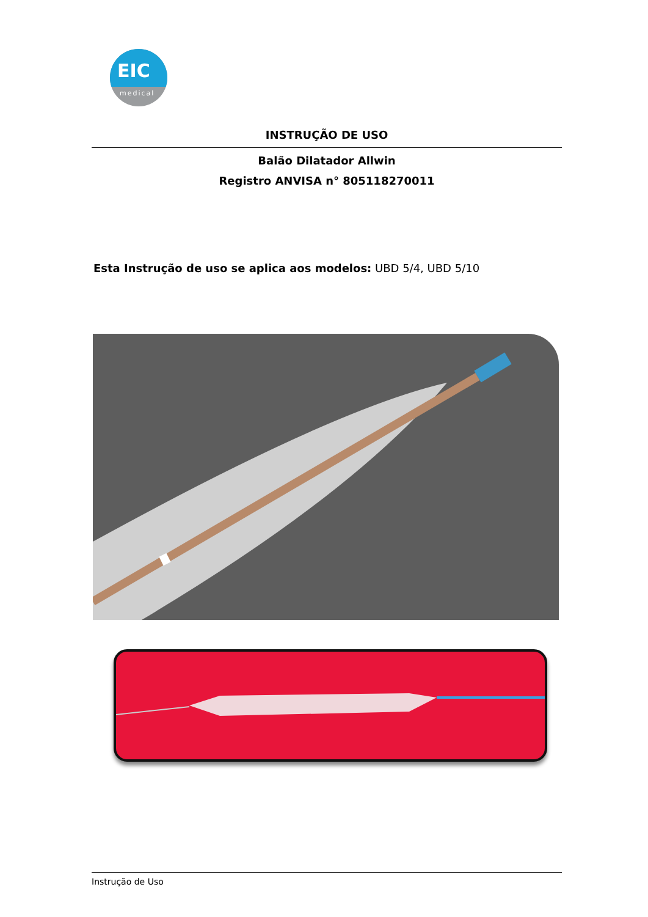EIC
medical
INSTRUÇÃO DE USO
Balão Dilatador Allwin
Registro ANVISA n° 805118270011
Esta Instrução de uso se aplica aos modelos: UBD 5/4, UBD 5/10
Instrução de Uso